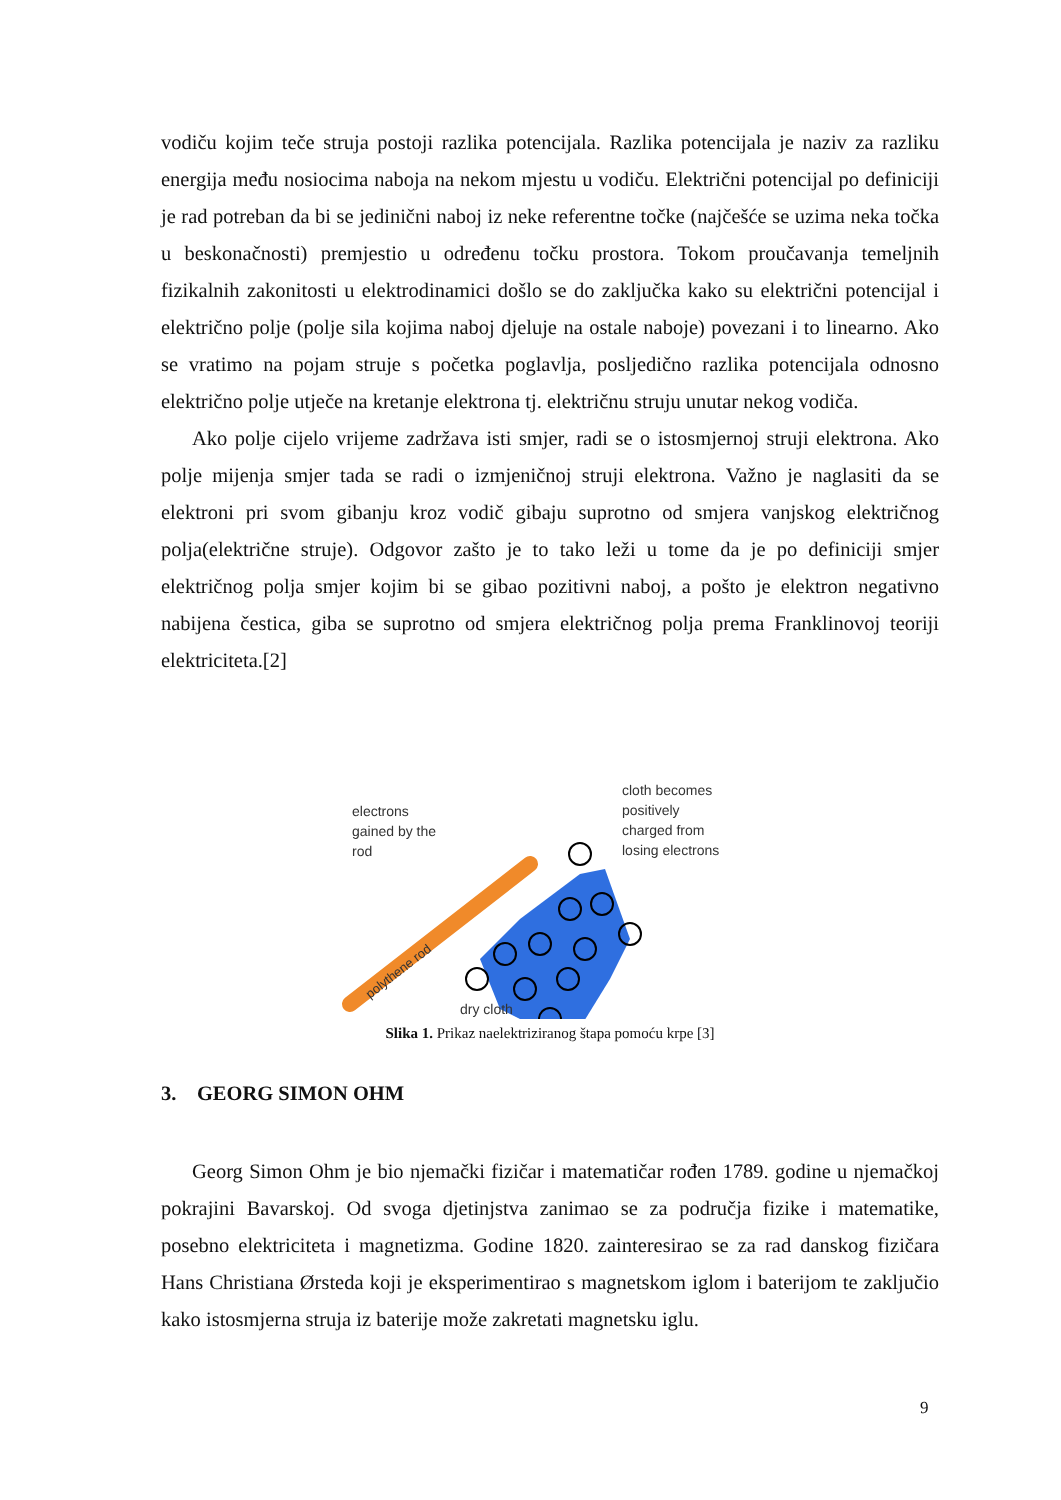vodiču kojim teče struja postoji razlika potencijala. Razlika potencijala je naziv za razliku energija među nosiocima naboja na nekom mjestu u vodiču. Električni potencijal po definiciji je rad potreban da bi se jedinični naboj iz neke referentne točke (najčešće se uzima neka točka u beskonačnosti) premjestio u određenu točku prostora. Tokom proučavanja temeljnih fizikalnih zakonitosti u elektrodinamici došlo se do zaključka kako su električni potencijal i električno polje (polje sila kojima naboj djeluje na ostale naboje) povezani i to linearno. Ako se vratimo na pojam struje s početka poglavlja, posljedično razlika potencijala odnosno električno polje utječe na kretanje elektrona tj. električnu struju unutar nekog vodiča.
Ako polje cijelo vrijeme zadržava isti smjer, radi se o istosmjernoj struji elektrona. Ako polje mijenja smjer tada se radi o izmjeničnoj struji elektrona. Važno je naglasiti da se elektroni pri svom gibanju kroz vodič gibaju suprotno od smjera vanjskog električnog polja(električne struje). Odgovor zašto je to tako leži u tome da je po definiciji smjer električnog polja smjer kojim bi se gibao pozitivni naboj, a pošto je elektron negativno nabijena čestica, giba se suprotno od smjera električnog polja prema Franklinovoj teoriji elektriciteta.[2]
polythene rod
cloth becomes
positively
charged from
losing electrons
electrons
gained by the
rod
dry cloth
Slika 1. Prikaz naelektriziranog štapa pomoću krpe [3]
3. GEORG SIMON OHM
Georg Simon Ohm je bio njemački fizičar i matematičar rođen 1789. godine u njemačkoj pokrajini Bavarskoj. Od svoga djetinjstva zanimao se za područja fizike i matematike, posebno elektriciteta i magnetizma. Godine 1820. zainteresirao se za rad danskog fizičara Hans Christiana Ørsteda koji je eksperimentirao s magnetskom iglom i baterijom te zaključio kako istosmjerna struja iz baterije može zakretati magnetsku iglu.
9